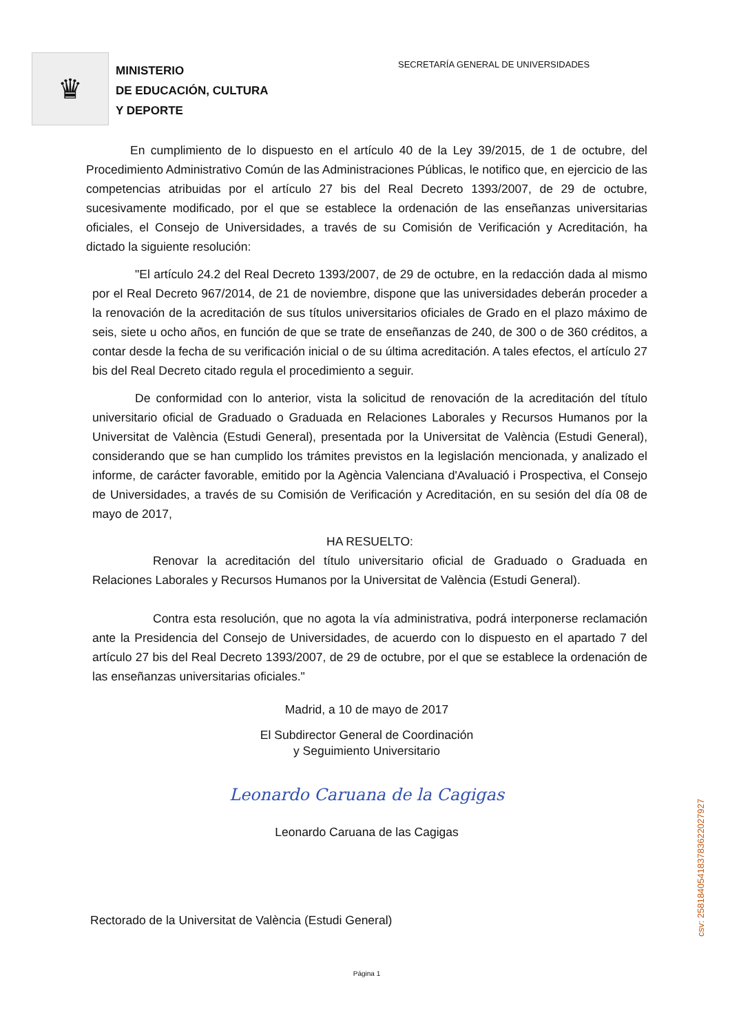♛
MINISTERIO
DE EDUCACIÓN, CULTURA
Y DEPORTE
SECRETARÍA GENERAL DE UNIVERSIDADES
En cumplimiento de lo dispuesto en el artículo 40 de la Ley 39/2015, de 1 de octubre, del Procedimiento Administrativo Común de las Administraciones Públicas, le notifico que, en ejercicio de las competencias atribuidas por el artículo 27 bis del Real Decreto 1393/2007, de 29 de octubre, sucesivamente modificado, por el que se establece la ordenación de las enseñanzas universitarias oficiales, el Consejo de Universidades, a través de su Comisión de Verificación y Acreditación, ha dictado la siguiente resolución:
"El artículo 24.2 del Real Decreto 1393/2007, de 29 de octubre, en la redacción dada al mismo por el Real Decreto 967/2014, de 21 de noviembre, dispone que las universidades deberán proceder a la renovación de la acreditación de sus títulos universitarios oficiales de Grado en el plazo máximo de seis, siete u ocho años, en función de que se trate de enseñanzas de 240, de 300 o de 360 créditos, a contar desde la fecha de su verificación inicial o de su última acreditación. A tales efectos, el artículo 27 bis del Real Decreto citado regula el procedimiento a seguir.
De conformidad con lo anterior, vista la solicitud de renovación de la acreditación del título universitario oficial de Graduado o Graduada en Relaciones Laborales y Recursos Humanos por la Universitat de València (Estudi General), presentada por la Universitat de València (Estudi General), considerando que se han cumplido los trámites previstos en la legislación mencionada, y analizado el informe, de carácter favorable, emitido por la Agència Valenciana d'Avaluació i Prospectiva, el Consejo de Universidades, a través de su Comisión de Verificación y Acreditación, en su sesión del día 08 de mayo de 2017,
HA RESUELTO:
Renovar la acreditación del título universitario oficial de Graduado o Graduada en Relaciones Laborales y Recursos Humanos por la Universitat de València (Estudi General).
Contra esta resolución, que no agota la vía administrativa, podrá interponerse reclamación ante la Presidencia del Consejo de Universidades, de acuerdo con lo dispuesto en el apartado 7 del artículo 27 bis del Real Decreto 1393/2007, de 29 de octubre, por el que se establece la ordenación de las enseñanzas universitarias oficiales."
Madrid, a 10 de mayo de 2017
El Subdirector General de Coordinación
y Seguimiento Universitario
Leonardo Caruana de la Cagigas
Leonardo Caruana de las Cagigas
Rectorado de la Universitat de València (Estudi General)
Página 1
csv: 258184054183783622027927